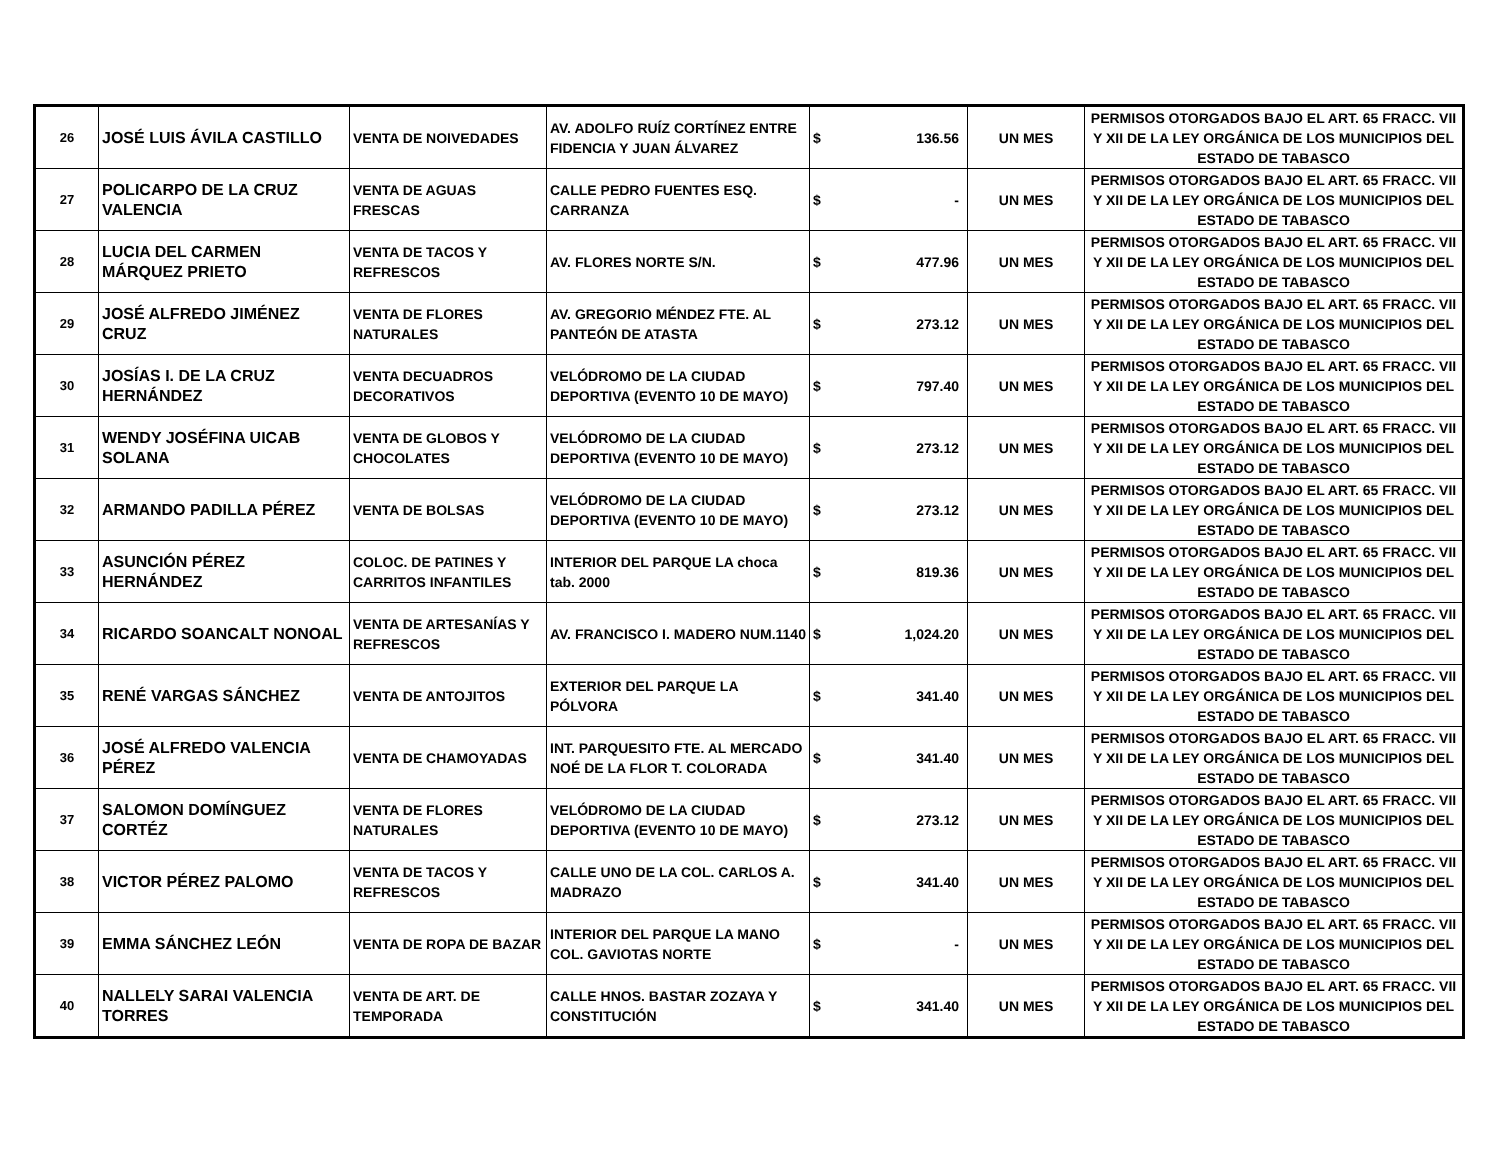| 26 | JOSÉ LUIS ÁVILA CASTILLO | VENTA DE NOIVEDADES | AV. ADOLFO RUÍZ CORTÍNEZ ENTRE FIDENCIA Y JUAN ÁLVAREZ | $ | 136.56 | UN MES | PERMISOS OTORGADOS BAJO EL ART. 65 FRACC. VII Y XII DE LA LEY ORGÁNICA DE LOS MUNICIPIOS DEL ESTADO DE TABASCO |
| 27 | POLICARPO DE LA CRUZ VALENCIA | VENTA DE AGUAS FRESCAS | CALLE PEDRO FUENTES ESQ. CARRANZA | $ | - | UN MES | PERMISOS OTORGADOS BAJO EL ART. 65 FRACC. VII Y XII DE LA LEY ORGÁNICA DE LOS MUNICIPIOS DEL ESTADO DE TABASCO |
| 28 | LUCIA DEL CARMEN MÁRQUEZ PRIETO | VENTA DE TACOS Y REFRESCOS | AV. FLORES NORTE S/N. | $ | 477.96 | UN MES | PERMISOS OTORGADOS BAJO EL ART. 65 FRACC. VII Y XII DE LA LEY ORGÁNICA DE LOS MUNICIPIOS DEL ESTADO DE TABASCO |
| 29 | JOSÉ ALFREDO JIMÉNEZ CRUZ | VENTA DE FLORES NATURALES | AV. GREGORIO MÉNDEZ FTE. AL PANTEÓN DE ATASTA | $ | 273.12 | UN MES | PERMISOS OTORGADOS BAJO EL ART. 65 FRACC. VII Y XII DE LA LEY ORGÁNICA DE LOS MUNICIPIOS DEL ESTADO DE TABASCO |
| 30 | JOSÍAS I. DE LA CRUZ HERNÁNDEZ | VENTA DECUADROS DECORATIVOS | VELÓDROMO DE LA CIUDAD DEPORTIVA (EVENTO 10 DE MAYO) | $ | 797.40 | UN MES | PERMISOS OTORGADOS BAJO EL ART. 65 FRACC. VII Y XII DE LA LEY ORGÁNICA DE LOS MUNICIPIOS DEL ESTADO DE TABASCO |
| 31 | WENDY JOSÉFINA UICAB SOLANA | VENTA DE GLOBOS Y CHOCOLATES | VELÓDROMO DE LA CIUDAD DEPORTIVA (EVENTO 10 DE MAYO) | $ | 273.12 | UN MES | PERMISOS OTORGADOS BAJO EL ART. 65 FRACC. VII Y XII DE LA LEY ORGÁNICA DE LOS MUNICIPIOS DEL ESTADO DE TABASCO |
| 32 | ARMANDO PADILLA PÉREZ | VENTA DE BOLSAS | VELÓDROMO DE LA CIUDAD DEPORTIVA (EVENTO 10 DE MAYO) | $ | 273.12 | UN MES | PERMISOS OTORGADOS BAJO EL ART. 65 FRACC. VII Y XII DE LA LEY ORGÁNICA DE LOS MUNICIPIOS DEL ESTADO DE TABASCO |
| 33 | ASUNCIÓN PÉREZ HERNÁNDEZ | COLOC. DE PATINES Y CARRITOS INFANTILES | INTERIOR DEL PARQUE LA choca tab. 2000 | $ | 819.36 | UN MES | PERMISOS OTORGADOS BAJO EL ART. 65 FRACC. VII Y XII DE LA LEY ORGÁNICA DE LOS MUNICIPIOS DEL ESTADO DE TABASCO |
| 34 | RICARDO SOANCALT NONOAL | VENTA DE ARTESANÍAS Y REFRESCOS | AV. FRANCISCO I. MADERO NUM.1140 | $ | 1,024.20 | UN MES | PERMISOS OTORGADOS BAJO EL ART. 65 FRACC. VII Y XII DE LA LEY ORGÁNICA DE LOS MUNICIPIOS DEL ESTADO DE TABASCO |
| 35 | RENÉ VARGAS SÁNCHEZ | VENTA DE ANTOJITOS | EXTERIOR DEL PARQUE LA PÓLVORA | $ | 341.40 | UN MES | PERMISOS OTORGADOS BAJO EL ART. 65 FRACC. VII Y XII DE LA LEY ORGÁNICA DE LOS MUNICIPIOS DEL ESTADO DE TABASCO |
| 36 | JOSÉ ALFREDO VALENCIA PÉREZ | VENTA DE CHAMOYADAS | INT. PARQUESITO FTE. AL MERCADO NOÉ DE LA FLOR T. COLORADA | $ | 341.40 | UN MES | PERMISOS OTORGADOS BAJO EL ART. 65 FRACC. VII Y XII DE LA LEY ORGÁNICA DE LOS MUNICIPIOS DEL ESTADO DE TABASCO |
| 37 | SALOMON DOMÍNGUEZ CORTÉZ | VENTA DE FLORES NATURALES | VELÓDROMO DE LA CIUDAD DEPORTIVA (EVENTO 10 DE MAYO) | $ | 273.12 | UN MES | PERMISOS OTORGADOS BAJO EL ART. 65 FRACC. VII Y XII DE LA LEY ORGÁNICA DE LOS MUNICIPIOS DEL ESTADO DE TABASCO |
| 38 | VICTOR PÉREZ PALOMO | VENTA DE TACOS Y REFRESCOS | CALLE UNO DE LA COL. CARLOS A. MADRAZO | $ | 341.40 | UN MES | PERMISOS OTORGADOS BAJO EL ART. 65 FRACC. VII Y XII DE LA LEY ORGÁNICA DE LOS MUNICIPIOS DEL ESTADO DE TABASCO |
| 39 | EMMA SÁNCHEZ LEÓN | VENTA DE ROPA DE BAZAR | INTERIOR DEL PARQUE LA MANO COL. GAVIOTAS NORTE | $ | - | UN MES | PERMISOS OTORGADOS BAJO EL ART. 65 FRACC. VII Y XII DE LA LEY ORGÁNICA DE LOS MUNICIPIOS DEL ESTADO DE TABASCO |
| 40 | NALLELY SARAI VALENCIA TORRES | VENTA DE ART. DE TEMPORADA | CALLE HNOS. BASTAR ZOZAYA Y CONSTITUCIÓN | $ | 341.40 | UN MES | PERMISOS OTORGADOS BAJO EL ART. 65 FRACC. VII Y XII DE LA LEY ORGÁNICA DE LOS MUNICIPIOS DEL ESTADO DE TABASCO |